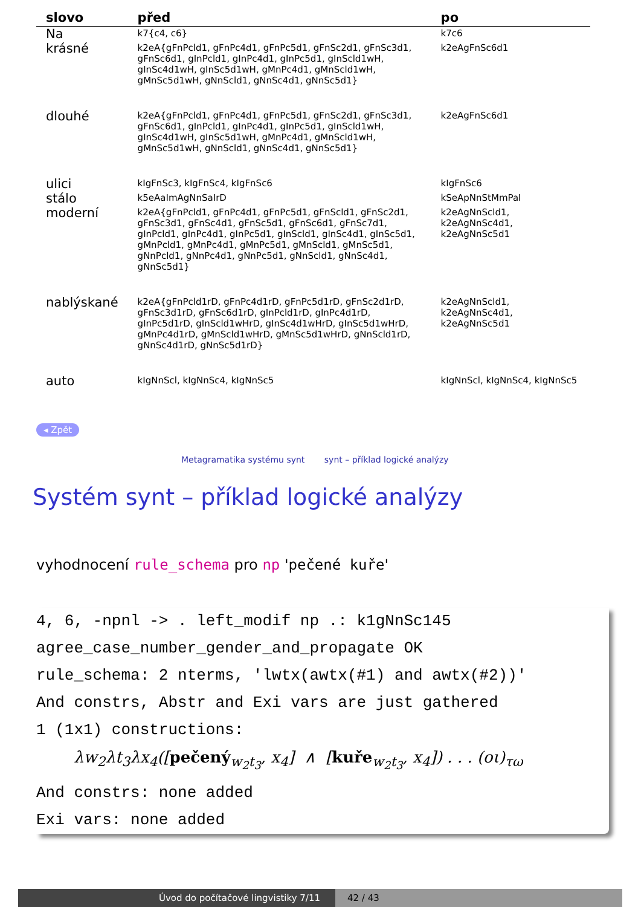| slovo | před | po |
| --- | --- | --- |
| Na | k7{c4, c6} | k7c6 |
| krásné | k2eA{gFnPcld1, gFnPc4d1, gFnPc5d1, gFnSc2d1, gFnSc3d1, gFnSc6d1, gInPcld1, gInPc4d1, gInPc5d1, gInScld1wH, gInSc4d1wH, gInSc5d1wH, gMnPc4d1, gMnScld1wH, gMnSc5d1wH, gNnScld1, gNnSc4d1, gNnSc5d1} | k2eAgFnSc6d1 |
| dlouhé | k2eA{gFnPcld1, gFnPc4d1, gFnPc5d1, gFnSc2d1, gFnSc3d1, gFnSc6d1, gInPcld1, gInPc4d1, gInPc5d1, gInScld1wH, gInSc4d1wH, gInSc5d1wH, gMnPc4d1, gMnScld1wH, gMnSc5d1wH, gNnScld1, gNnSc4d1, gNnSc5d1} | k2eAgFnSc6d1 |
| ulici | kIgFnSc3, kIgFnSc4, kIgFnSc6 | kIgFnSc6 |
| stálo | k5eAaImAgNnSaIrD | kSeApNnStMmPaI |
| moderní | k2eA{gFnPcld1, gFnPc4d1, gFnPc5d1, gFnScld1, gFnSc2d1, gFnSc3d1, gFnSc4d1, gFnSc5d1, gFnSc6d1, gFnSc7d1, gInPcld1, gInPc4d1, gInPc5d1, gInScld1, gInSc4d1, gInSc5d1, gMnPcld1, gMnPc4d1, gMnPc5d1, gMnScld1, gMnSc5d1, gNnPcld1, gNnPc4d1, gNnPc5d1, gNnScld1, gNnSc4d1, gNnSc5d1} | k2eAgNnScld1, k2eAgNnSc4d1, k2eAgNnSc5d1 |
| nablýskané | k2eA{gFnPcld1rD, gFnPc4d1rD, gFnPc5d1rD, gFnSc2d1rD, gFnSc3d1rD, gFnSc6d1rD, gInPcld1rD, gInPc4d1rD, gInPc5d1rD, gInScld1wHrD, gInSc4d1wHrD, gInSc5d1wHrD, gMnPc4d1rD, gMnScld1wHrD, gMnSc5d1wHrD, gNnScld1rD, gNnSc4d1rD, gNnSc5d1rD} | k2eAgNnScld1, k2eAgNnSc4d1, k2eAgNnSc5d1 |
| auto | kIgNnScl, kIgNnSc4, kIgNnSc5 | kIgNnScl, kIgNnSc4, kIgNnSc5 |
◂ Zpět
Metagramatika systému synt synt – příklad logické analýzy
Systém synt – příklad logické analýzy
vyhodnocení rule_schema pro np 'pečené kuře'
4, 6, -npnl -> . left_modif np .: k1gNnSc145
agree_case_number_gender_and_propagate OK
rule_schema: 2 nterms, 'lwtx(awtx(#1) and awtx(#2))'
And constrs, Abstr and Exi vars are just gathered
1 (1x1) constructions:
λw<sub>2</sub>λt<sub>3</sub>λx<sub>4</sub>([pečený<sub>w<sub>2</sub>t<sub>3</sub></sub>, x<sub>4</sub>] ∧ [kuře<sub>w<sub>2</sub>t<sub>3</sub></sub>, x<sub>4</sub>]) . . . (οι)<sub>τω</sub>
And constrs: none added
Exi vars: none added
Úvod do počítačové lingvistiky 7/11 42 / 43